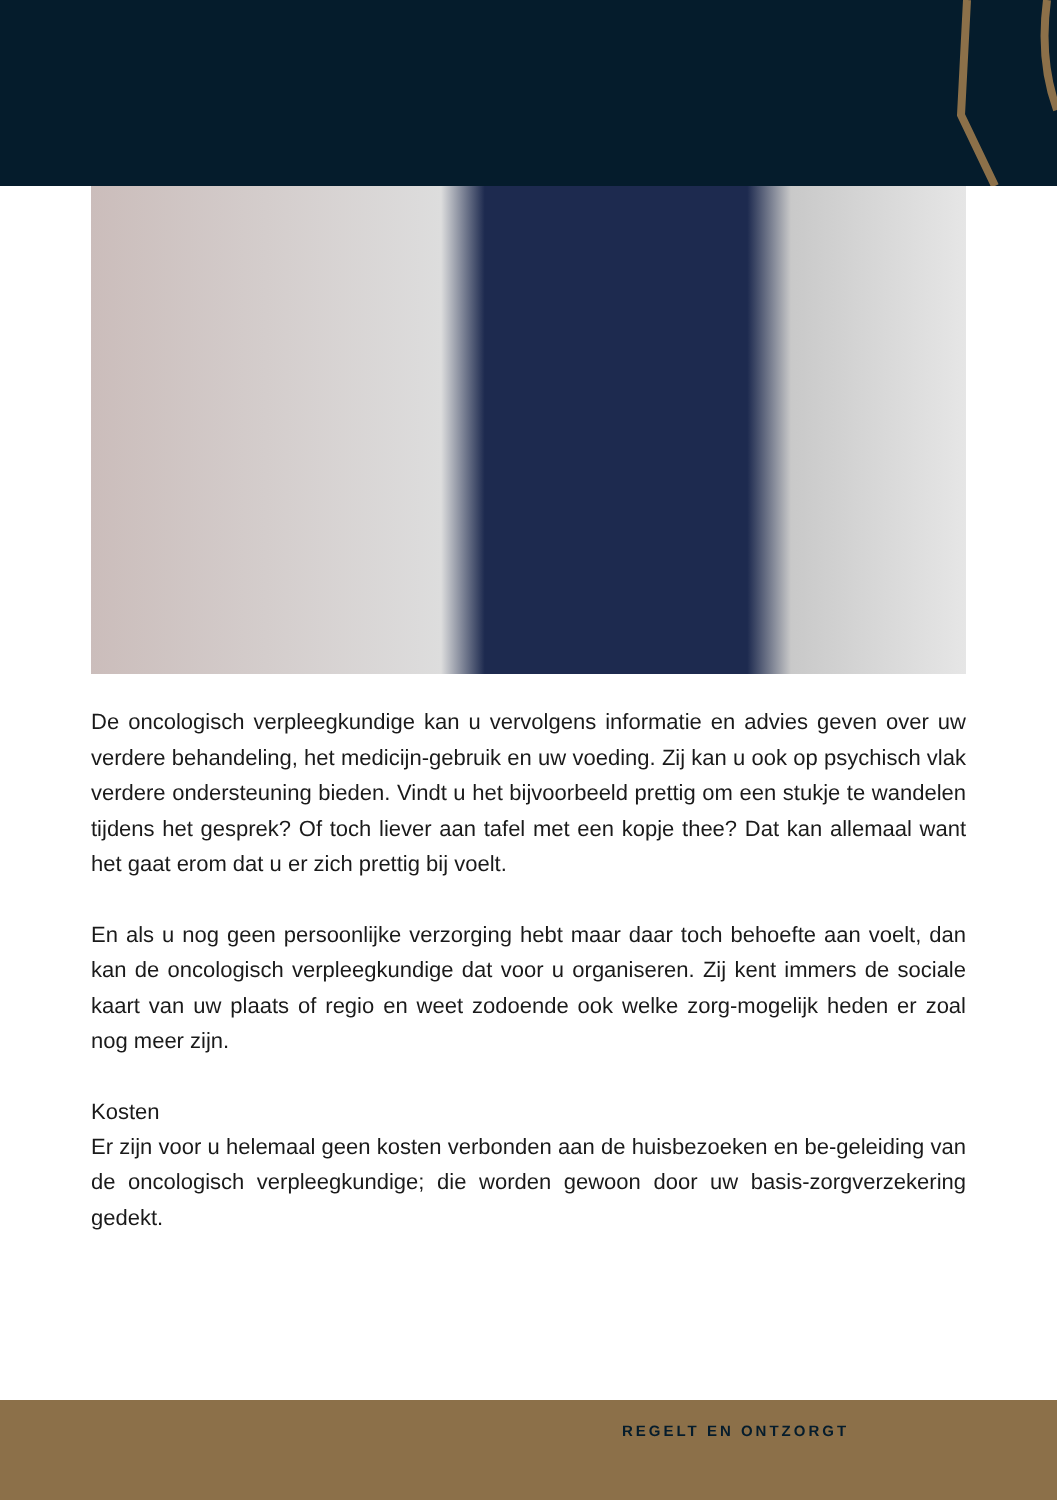De oncologisch verpleegkundige kan u vervolgens informatie en advies geven over uw verdere behandeling, het medicijn-gebruik en uw voeding. Zij kan u ook op psychisch vlak verdere ondersteuning bieden. Vindt u het bijvoorbeeld prettig om een stukje te wandelen tijdens het gesprek? Of toch liever aan tafel met een kopje thee? Dat kan allemaal want het gaat erom dat u er zich prettig bij voelt.
En als u nog geen persoonlijke verzorging hebt maar daar toch behoefte aan voelt, dan kan de oncologisch verpleegkundige dat voor u organiseren. Zij kent immers de sociale kaart van uw plaats of regio en weet zodoende ook welke zorg-mogelijk heden er zoal nog meer zijn.
Kosten
Er zijn voor u helemaal geen kosten verbonden aan de huisbezoeken en be-geleiding van de oncologisch verpleegkundige; die worden gewoon door uw basis-zorgverzekering gedekt.
REGELT EN ONTZORGT